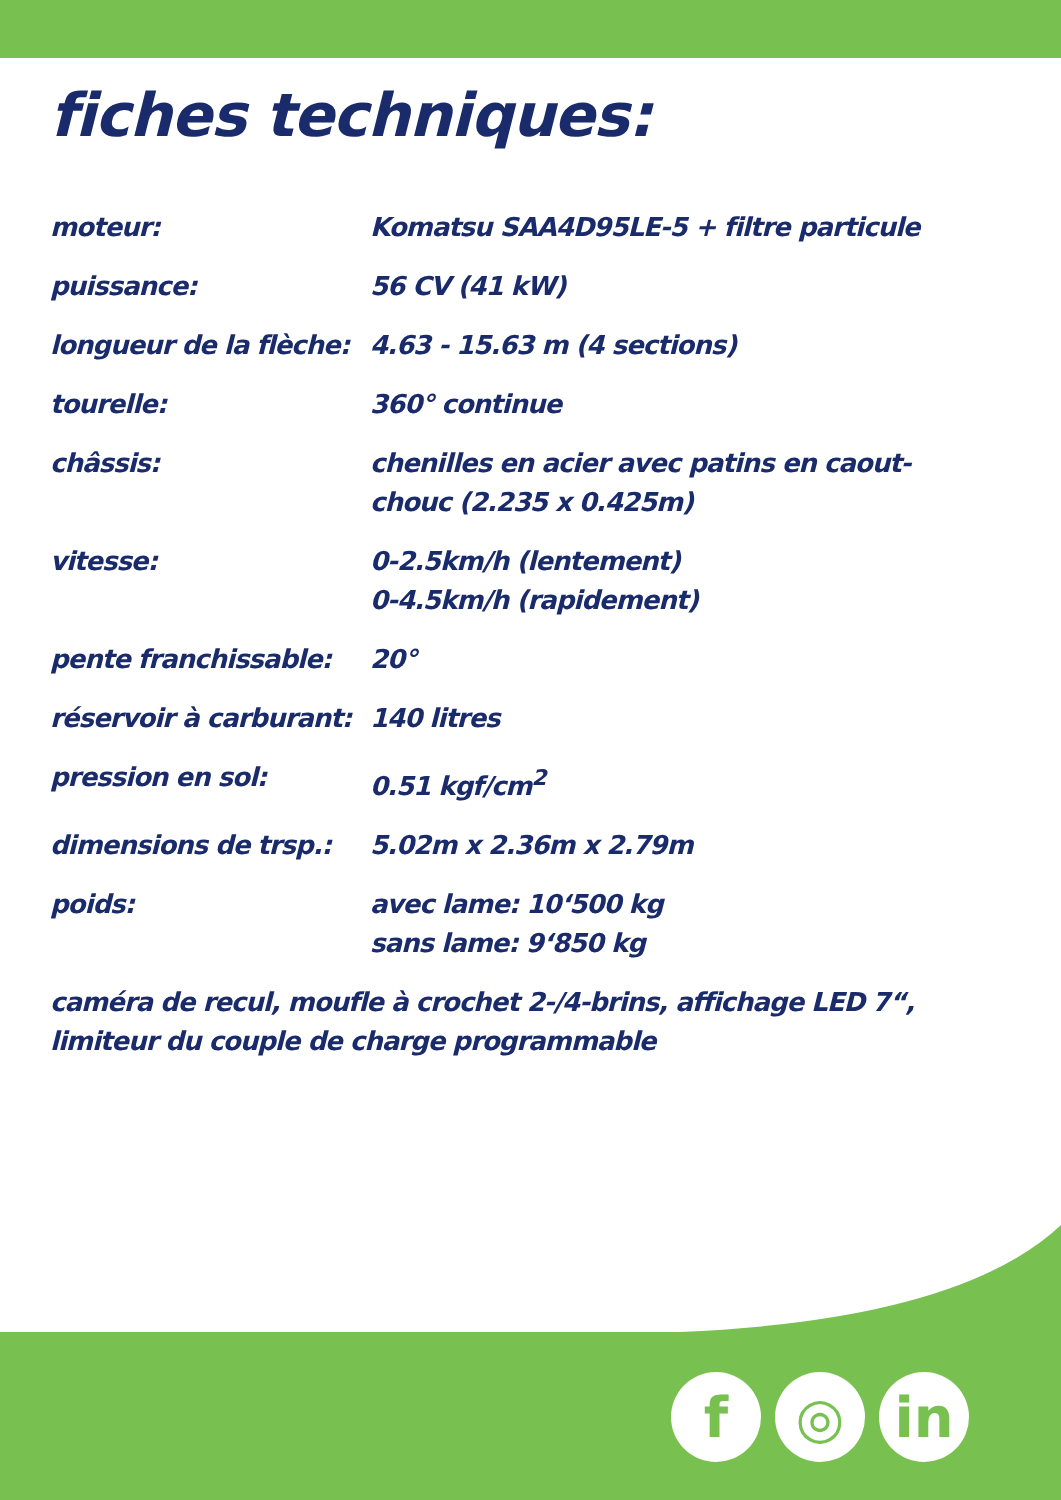fiches techniques:
| moteur: | Komatsu SAA4D95LE-5 + filtre particule |
| puissance: | 56 CV (41 kW) |
| longueur de la flèche: | 4.63 - 15.63 m (4 sections) |
| tourelle: | 360° continue |
| châssis: | chenilles en acier avec patins en caout- chouc (2.235 x 0.425m) |
| vitesse: | 0-2.5km/h (lentement) 0-4.5km/h (rapidement) |
| pente franchissable: | 20° |
| réservoir à carburant: | 140 litres |
| pression en sol: | 0.51 kgf/cm<sup>2</sup> |
| dimensions de trsp.: | 5.02m x 2.36m x 2.79m |
| poids: | avec lame: 10‘500 kg sans lame: 9‘850 kg |
caméra de recul, moufle à crochet 2-/4-brins, affichage LED 7“,
limiteur du couple de charge programmable
f ◎ in